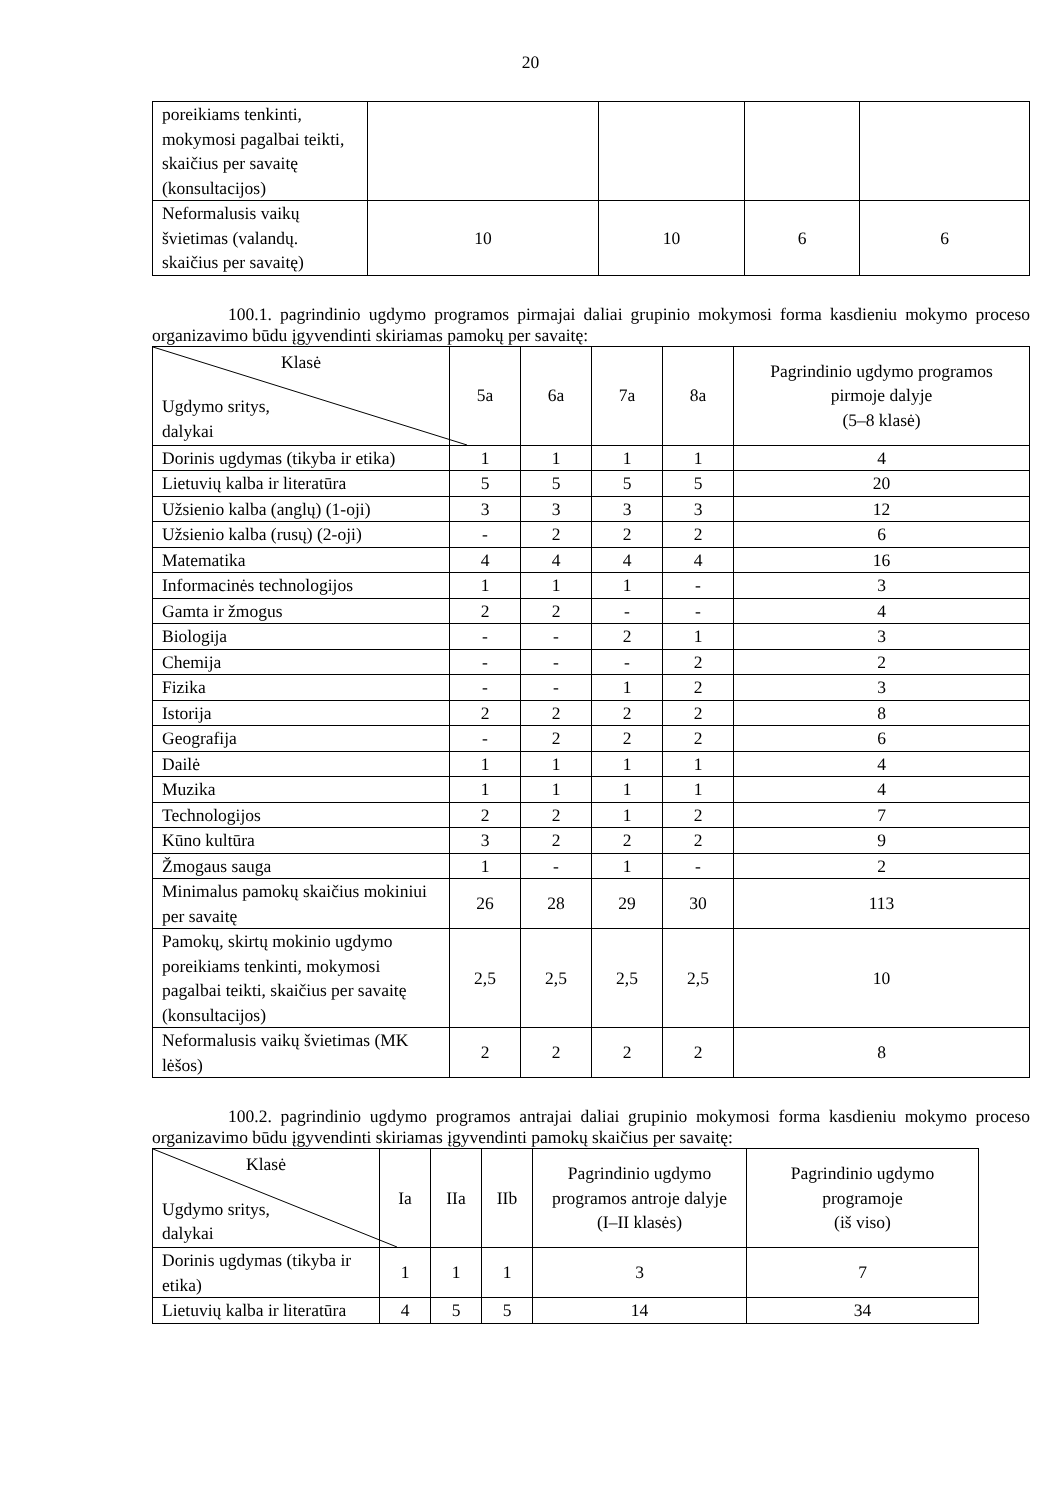20
| poreikiams tenkinti, mokymosi pagalbai teikti, skaičius per savaitę (konsultacijos) | | | | |
| Neformalusis vaikų švietimas (valandų. skaičius per savaitę) | 10 | 10 | 6 | 6 |
100.1. pagrindinio ugdymo programos pirmajai daliai grupinio mokymosi forma kasdieniu mokymo proceso organizavimo būdu įgyvendinti skiriamas pamokų per savaitę:
| Klasė Ugdymo sritys, dalykai | 5a | 6a | 7a | 8a | Pagrindinio ugdymo programos pirmoje dalyje (5–8 klasė) |
| Dorinis ugdymas (tikyba ir etika) | 1 | 1 | 1 | 1 | 4 |
| Lietuvių kalba ir literatūra | 5 | 5 | 5 | 5 | 20 |
| Užsienio kalba (anglų) (1-oji) | 3 | 3 | 3 | 3 | 12 |
| Užsienio kalba (rusų) (2-oji) | - | 2 | 2 | 2 | 6 |
| Matematika | 4 | 4 | 4 | 4 | 16 |
| Informacinės technologijos | 1 | 1 | 1 | - | 3 |
| Gamta ir žmogus | 2 | 2 | - | - | 4 |
| Biologija | - | - | 2 | 1 | 3 |
| Chemija | - | - | - | 2 | 2 |
| Fizika | - | - | 1 | 2 | 3 |
| Istorija | 2 | 2 | 2 | 2 | 8 |
| Geografija | - | 2 | 2 | 2 | 6 |
| Dailė | 1 | 1 | 1 | 1 | 4 |
| Muzika | 1 | 1 | 1 | 1 | 4 |
| Technologijos | 2 | 2 | 1 | 2 | 7 |
| Kūno kultūra | 3 | 2 | 2 | 2 | 9 |
| Žmogaus sauga | 1 | - | 1 | - | 2 |
| Minimalus pamokų skaičius mokiniui per savaitę | 26 | 28 | 29 | 30 | 113 |
| Pamokų, skirtų mokinio ugdymo poreikiams tenkinti, mokymosi pagalbai teikti, skaičius per savaitę (konsultacijos) | 2,5 | 2,5 | 2,5 | 2,5 | 10 |
| Neformalusis vaikų švietimas (MK lėšos) | 2 | 2 | 2 | 2 | 8 |
100.2. pagrindinio ugdymo programos antrajai daliai grupinio mokymosi forma kasdieniu mokymo proceso organizavimo būdu įgyvendinti skiriamas įgyvendinti pamokų skaičius per savaitę:
| Klasė Ugdymo sritys, dalykai | Ia | IIa | IIb | Pagrindinio ugdymo programos antroje dalyje (I–II klasės) | Pagrindinio ugdymo programoje (iš viso) |
| Dorinis ugdymas (tikyba ir etika) | 1 | 1 | 1 | 3 | 7 |
| Lietuvių kalba ir literatūra | 4 | 5 | 5 | 14 | 34 |